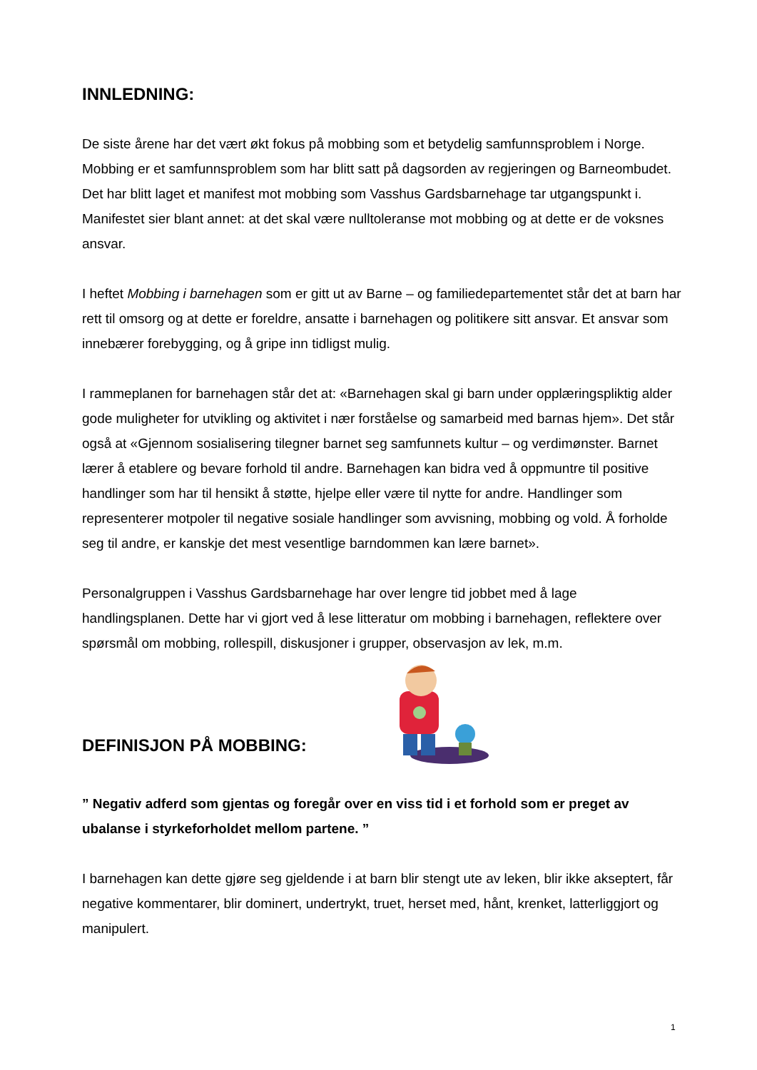INNLEDNING:
De siste årene har det vært økt fokus på mobbing som et betydelig samfunnsproblem i Norge. Mobbing er et samfunnsproblem som har blitt satt på dagsorden av regjeringen og Barneombudet. Det har blitt laget et manifest mot mobbing som Vasshus Gardsbarnehage tar utgangspunkt i. Manifestet sier blant annet: at det skal være nulltoleranse mot mobbing og at dette er de voksnes ansvar.
I heftet Mobbing i barnehagen som er gitt ut av Barne – og familiedepartementet står det at barn har rett til omsorg og at dette er foreldre, ansatte i barnehagen og politikere sitt ansvar. Et ansvar som innebærer forebygging, og å gripe inn tidligst mulig.
I rammeplanen for barnehagen står det at: «Barnehagen skal gi barn under opplæringspliktig alder gode muligheter for utvikling og aktivitet i nær forståelse og samarbeid med barnas hjem». Det står også at «Gjennom sosialisering tilegner barnet seg samfunnets kultur – og verdimønster. Barnet lærer å etablere og bevare forhold til andre. Barnehagen kan bidra ved å oppmuntre til positive handlinger som har til hensikt å støtte, hjelpe eller være til nytte for andre. Handlinger som representerer motpoler til negative sosiale handlinger som avvisning, mobbing og vold. Å forholde seg til andre, er kanskje det mest vesentlige barndommen kan lære barnet».
Personalgruppen i Vasshus Gardsbarnehage har over lengre tid jobbet med å lage handlingsplanen. Dette har vi gjort ved å lese litteratur om mobbing i barnehagen, reflektere over spørsmål om mobbing, rollespill, diskusjoner i grupper, observasjon av lek, m.m.
DEFINISJON PÅ MOBBING:
” Negativ adferd som gjentas og foregår over en viss tid i et forhold som er preget av ubalanse i styrkeforholdet mellom partene. ”
I barnehagen kan dette gjøre seg gjeldende i at barn blir stengt ute av leken, blir ikke akseptert, får negative kommentarer, blir dominert, undertrykt, truet, herset med, hånt, krenket, latterliggjort og manipulert.
1